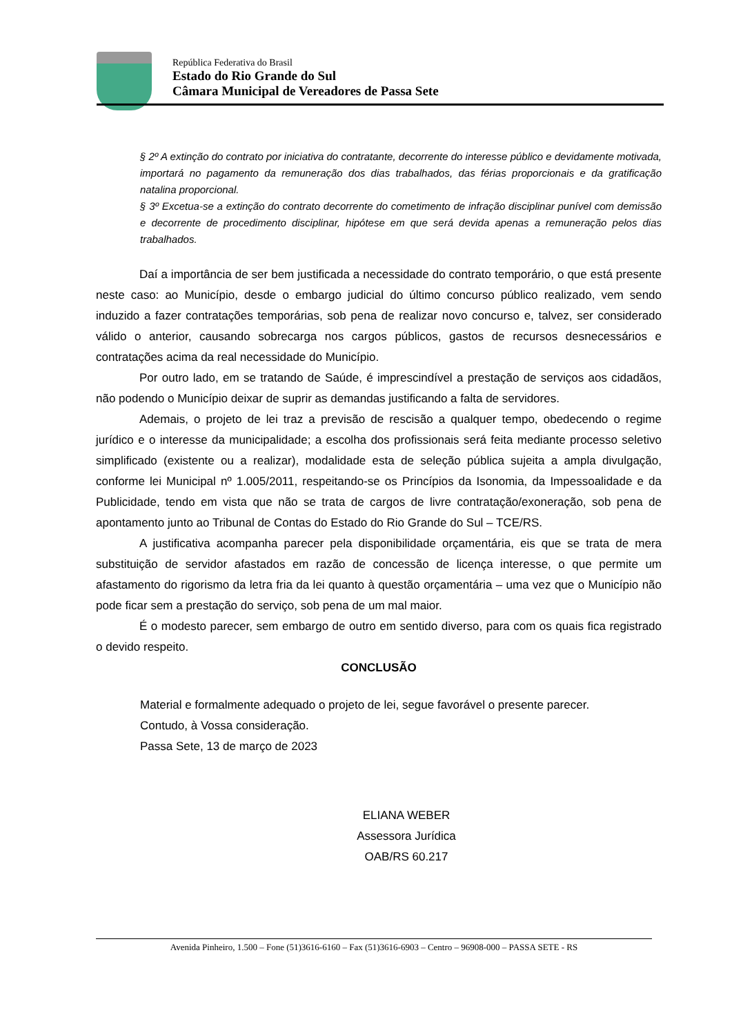República Federativa do Brasil
Estado do Rio Grande do Sul
Câmara Municipal de Vereadores de Passa Sete
§ 2º A extinção do contrato por iniciativa do contratante, decorrente do interesse público e devidamente motivada, importará no pagamento da remuneração dos dias trabalhados, das férias proporcionais e da gratificação natalina proporcional.
§ 3º Excetua-se a extinção do contrato decorrente do cometimento de infração disciplinar punível com demissão e decorrente de procedimento disciplinar, hipótese em que será devida apenas a remuneração pelos dias trabalhados.
Daí a importância de ser bem justificada a necessidade do contrato temporário, o que está presente neste caso: ao Município, desde o embargo judicial do último concurso público realizado, vem sendo induzido a fazer contratações temporárias, sob pena de realizar novo concurso e, talvez, ser considerado válido o anterior, causando sobrecarga nos cargos públicos, gastos de recursos desnecessários e contratações acima da real necessidade do Município.
Por outro lado, em se tratando de Saúde, é imprescindível a prestação de serviços aos cidadãos, não podendo o Município deixar de suprir as demandas justificando a falta de servidores.
Ademais, o projeto de lei traz a previsão de rescisão a qualquer tempo, obedecendo o regime jurídico e o interesse da municipalidade; a escolha dos profissionais será feita mediante processo seletivo simplificado (existente ou a realizar), modalidade esta de seleção pública sujeita a ampla divulgação, conforme lei Municipal nº 1.005/2011, respeitando-se os Princípios da Isonomia, da Impessoalidade e da Publicidade, tendo em vista que não se trata de cargos de livre contratação/exoneração, sob pena de apontamento junto ao Tribunal de Contas do Estado do Rio Grande do Sul – TCE/RS.
A justificativa acompanha parecer pela disponibilidade orçamentária, eis que se trata de mera substituição de servidor afastados em razão de concessão de licença interesse, o que permite um afastamento do rigorismo da letra fria da lei quanto à questão orçamentária – uma vez que o Município não pode ficar sem a prestação do serviço, sob pena de um mal maior.
É o modesto parecer, sem embargo de outro em sentido diverso, para com os quais fica registrado o devido respeito.
CONCLUSÃO
Material e formalmente adequado o projeto de lei, segue favorável o presente parecer.
Contudo, à Vossa consideração.
Passa Sete, 13 de março de 2023
ELIANA WEBER
Assessora Jurídica
OAB/RS 60.217
Avenida Pinheiro, 1.500 – Fone (51)3616-6160 – Fax (51)3616-6903 – Centro – 96908-000 – PASSA SETE - RS